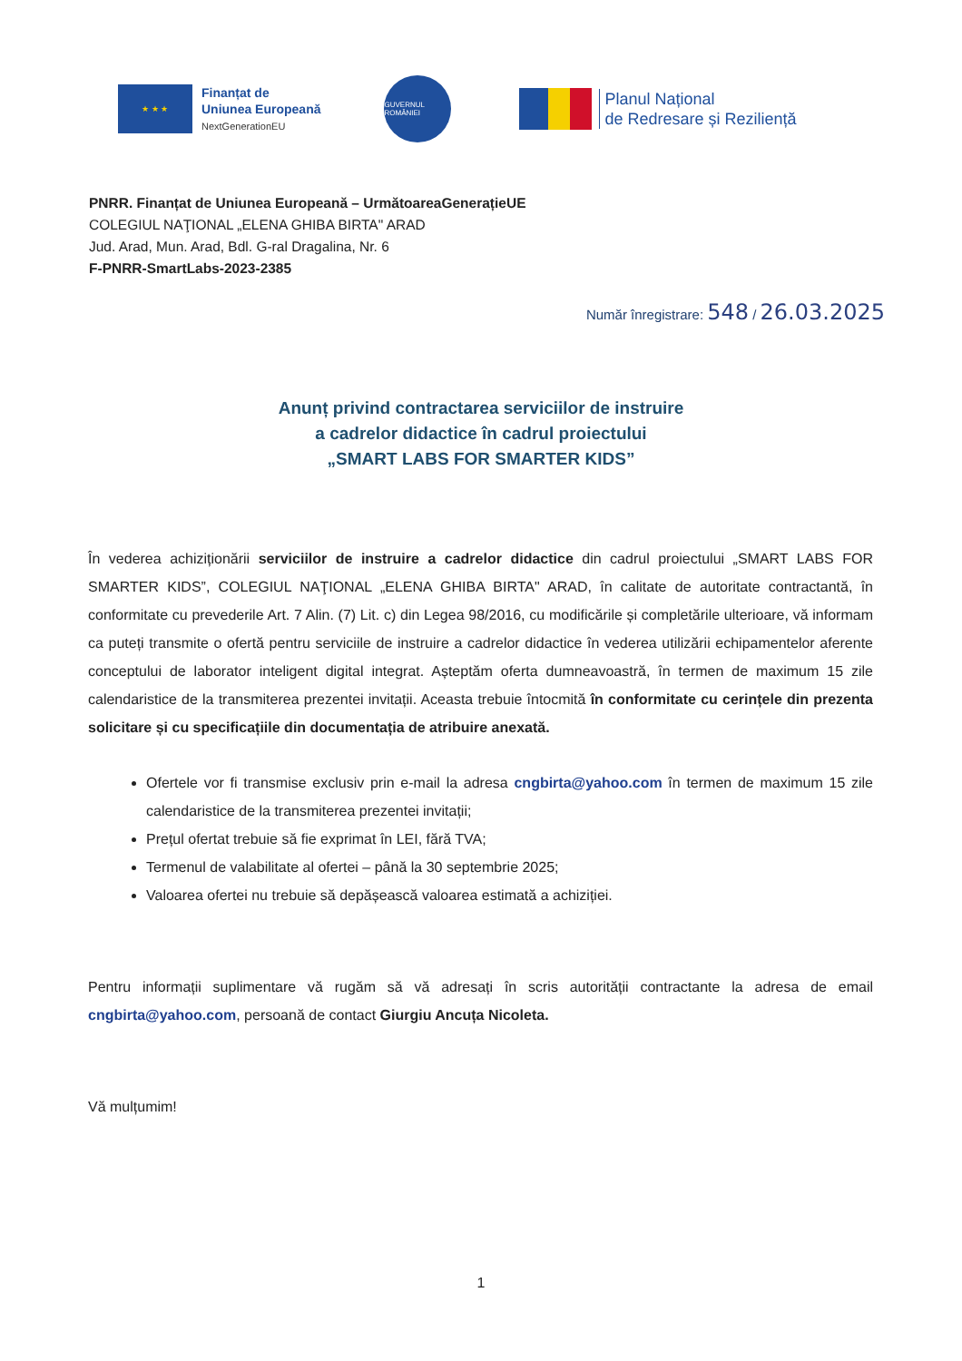★ ★ ★
Finanțat de
Uniunea Europeană
NextGenerationEU
GUVERNUL ROMÂNIEI
Planul Național
de Redresare și Reziliență
PNRR. Finanțat de Uniunea Europeană – UrmătoareaGenerațieUE
COLEGIUL NAŢIONAL „ELENA GHIBA BIRTA" ARAD
Jud. Arad, Mun. Arad, Bdl. G-ral Dragalina, Nr. 6
F-PNRR-SmartLabs-2023-2385
Număr înregistrare: 548 / 26.03.2025
Anunț privind contractarea serviciilor de instruire
a cadrelor didactice în cadrul proiectului
„SMART LABS FOR SMARTER KIDS”
În vederea achiziționării serviciilor de instruire a cadrelor didactice din cadrul proiectului „SMART LABS FOR SMARTER KIDS”, COLEGIUL NAŢIONAL „ELENA GHIBA BIRTA" ARAD, în calitate de autoritate contractantă, în conformitate cu prevederile Art. 7 Alin. (7) Lit. c) din Legea 98/2016, cu modificările și completările ulterioare, vă informam ca puteți transmite o ofertă pentru serviciile de instruire a cadrelor didactice în vederea utilizării echipamentelor aferente conceptului de laborator inteligent digital integrat. Așteptăm oferta dumneavoastră, în termen de maximum 15 zile calendaristice de la transmiterea prezentei invitații. Aceasta trebuie întocmită în conformitate cu cerințele din prezenta solicitare și cu specificațiile din documentația de atribuire anexată.
Ofertele vor fi transmise exclusiv prin e-mail la adresa cngbirta@yahoo.com în termen de maximum 15 zile calendaristice de la transmiterea prezentei invitații;
Prețul ofertat trebuie să fie exprimat în LEI, fără TVA;
Termenul de valabilitate al ofertei – până la 30 septembrie 2025;
Valoarea ofertei nu trebuie să depășească valoarea estimată a achiziției.
Pentru informații suplimentare vă rugăm să vă adresați în scris autorității contractante la adresa de email cngbirta@yahoo.com, persoană de contact Giurgiu Ancuța Nicoleta.
Vă mulțumim!
1